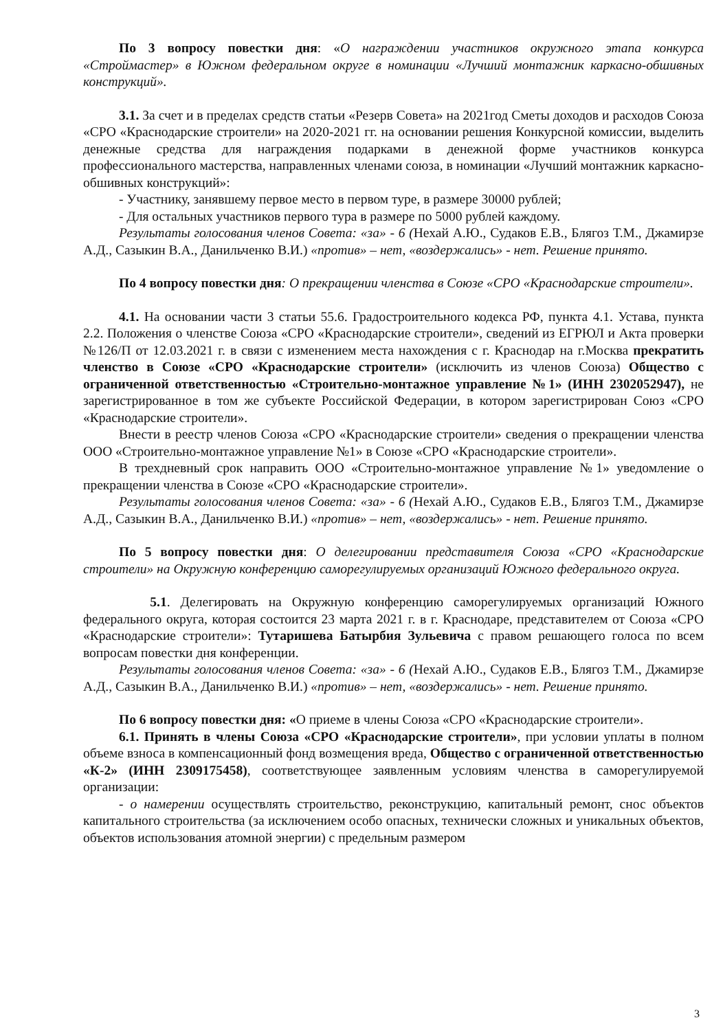По 3 вопросу повестки дня: «О награждении участников окружного этапа конкурса «Строймастер» в Южном федеральном округе в номинации «Лучший монтажник каркасно-обшивных конструкций».
3.1. За счет и в пределах средств статьи «Резерв Совета» на 2021год Сметы доходов и расходов Союза «СРО «Краснодарские строители» на 2020-2021 гг. на основании решения Конкурсной комиссии, выделить денежные средства для награждения подарками в денежной форме участников конкурса профессионального мастерства, направленных членами союза, в номинации «Лучший монтажник каркасно-обшивных конструкций»:
- Участнику, занявшему первое место в первом туре, в размере 30000 рублей;
- Для остальных участников первого тура в размере по 5000 рублей каждому.
Результаты голосования членов Совета: «за» - 6 (Нехай А.Ю., Судаков Е.В., Блягоз Т.М., Джамирзе А.Д., Сазыкин В.А., Данильченко В.И.) «против» – нет, «воздержались» - нет. Решение принято.
По 4 вопросу повестки дня: О прекращении членства в Союзе «СРО «Краснодарские строители».
4.1. На основании части 3 статьи 55.6. Градостроительного кодекса РФ, пункта 4.1. Устава, пункта 2.2. Положения о членстве Союза «СРО «Краснодарские строители», сведений из ЕГРЮЛ и Акта проверки №126/П от 12.03.2021 г. в связи с изменением места нахождения с г. Краснодар на г.Москва прекратить членство в Союзе «СРО «Краснодарские строители» (исключить из членов Союза) Общество с ограниченной ответственностью «Строительно-монтажное управление №1» (ИНН 2302052947), не зарегистрированное в том же субъекте Российской Федерации, в котором зарегистрирован Союз «СРО «Краснодарские строители».
Внести в реестр членов Союза «СРО «Краснодарские строители» сведения о прекращении членства ООО «Строительно-монтажное управление №1» в Союзе «СРО «Краснодарские строители».
В трехдневный срок направить ООО «Строительно-монтажное управление №1» уведомление о прекращении членства в Союзе «СРО «Краснодарские строители».
Результаты голосования членов Совета: «за» - 6 (Нехай А.Ю., Судаков Е.В., Блягоз Т.М., Джамирзе А.Д., Сазыкин В.А., Данильченко В.И.) «против» – нет, «воздержались» - нет. Решение принято.
По 5 вопросу повестки дня: О делегировании представителя Союза «СРО «Краснодарские строители» на Окружную конференцию саморегулируемых организаций Южного федерального округа.
5.1. Делегировать на Окружную конференцию саморегулируемых организаций Южного федерального округа, которая состоится 23 марта 2021 г. в г. Краснодаре, представителем от Союза «СРО «Краснодарские строители»: Тутаришева Батырбия Зульевича с правом решающего голоса по всем вопросам повестки дня конференции.
Результаты голосования членов Совета: «за» - 6 (Нехай А.Ю., Судаков Е.В., Блягоз Т.М., Джамирзе А.Д., Сазыкин В.А., Данильченко В.И.) «против» – нет, «воздержались» - нет. Решение принято.
По 6 вопросу повестки дня: «О приеме в члены Союза «СРО «Краснодарские строители».
6.1. Принять в члены Союза «СРО «Краснодарские строители», при условии уплаты в полном объеме взноса в компенсационный фонд возмещения вреда, Общество с ограниченной ответственностью «К-2» (ИНН 2309175458), соответствующее заявленным условиям членства в саморегулируемой организации:
- о намерении осуществлять строительство, реконструкцию, капитальный ремонт, снос объектов капитального строительства (за исключением особо опасных, технически сложных и уникальных объектов, объектов использования атомной энергии) с предельным размером
3